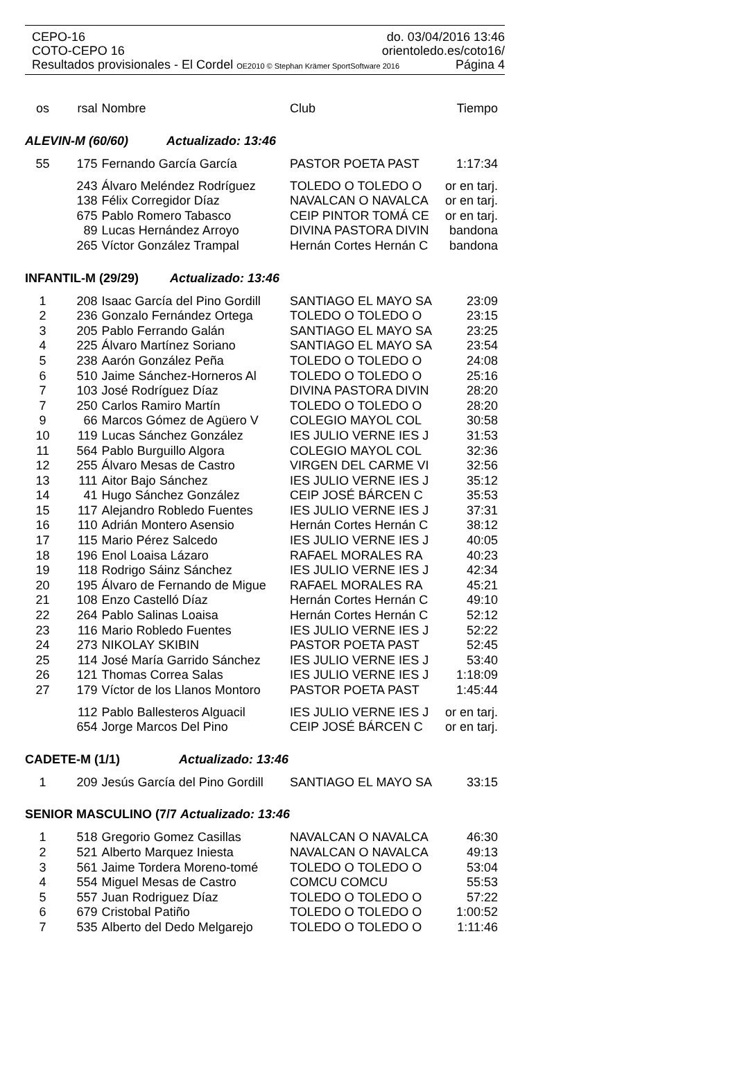CEPO-16 do. 03/04/2016 13:46
COTO-CEPO 16 orientoledo.es/coto16/
Resultados provisionales - El Cordel OE2010 © Stephan Krämer SportSoftware 2016 Página 4
| os | rsal | Nombre | Club | Tiempo |
| --- | --- | --- | --- | --- |
| ALEVIN-M (60/60) Actualizado: 13:46 | | | | |
| 55 | 175 | Fernando García García | PASTOR POETA PAST | 1:17:34 |
| | 243 | Álvaro Meléndez Rodríguez | TOLEDO O TOLEDO O | or en tarj. |
| | 138 | Félix Corregidor Díaz | NAVALCAN O NAVALCA | or en tarj. |
| | 675 | Pablo Romero Tabasco | CEIP PINTOR TOMÁ CE | or en tarj. |
| | 89 | Lucas Hernández Arroyo | DIVINA PASTORA DIVIN | bandona |
| | 265 | Víctor González Trampal | Hernán Cortes Hernán C | bandona |
| INFANTIL-M (29/29) Actualizado: 13:46 | | | | |
| 1 | 208 | Isaac García del Pino Gordill | SANTIAGO EL MAYO SA | 23:09 |
| 2 | 236 | Gonzalo Fernández Ortega | TOLEDO O TOLEDO O | 23:15 |
| 3 | 205 | Pablo Ferrando Galán | SANTIAGO EL MAYO SA | 23:25 |
| 4 | 225 | Álvaro Martínez Soriano | SANTIAGO EL MAYO SA | 23:54 |
| 5 | 238 | Aarón González Peña | TOLEDO O TOLEDO O | 24:08 |
| 6 | 510 | Jaime Sánchez-Horneros Al | TOLEDO O TOLEDO O | 25:16 |
| 7 | 103 | José Rodríguez Díaz | DIVINA PASTORA DIVIN | 28:20 |
| 7 | 250 | Carlos Ramiro Martín | TOLEDO O TOLEDO O | 28:20 |
| 9 | 66 | Marcos Gómez de Agüero V | COLEGIO MAYOL COL | 30:58 |
| 10 | 119 | Lucas Sánchez González | IES JULIO VERNE IES J | 31:53 |
| 11 | 564 | Pablo Burguillo Algora | COLEGIO MAYOL COL | 32:36 |
| 12 | 255 | Álvaro Mesas de Castro | VIRGEN DEL CARME VI | 32:56 |
| 13 | 111 | Aitor Bajo Sánchez | IES JULIO VERNE IES J | 35:12 |
| 14 | 41 | Hugo Sánchez González | CEIP JOSÉ BÁRCEN C | 35:53 |
| 15 | 117 | Alejandro Robledo Fuentes | IES JULIO VERNE IES J | 37:31 |
| 16 | 110 | Adrián Montero Asensio | Hernán Cortes Hernán C | 38:12 |
| 17 | 115 | Mario Pérez Salcedo | IES JULIO VERNE IES J | 40:05 |
| 18 | 196 | Enol Loaisa Lázaro | RAFAEL MORALES RA | 40:23 |
| 19 | 118 | Rodrigo Sáinz Sánchez | IES JULIO VERNE IES J | 42:34 |
| 20 | 195 | Álvaro de Fernando de Migue | RAFAEL MORALES RA | 45:21 |
| 21 | 108 | Enzo Castelló Díaz | Hernán Cortes Hernán C | 49:10 |
| 22 | 264 | Pablo Salinas Loaisa | Hernán Cortes Hernán C | 52:12 |
| 23 | 116 | Mario Robledo Fuentes | IES JULIO VERNE IES J | 52:22 |
| 24 | 273 | NIKOLAY SKIBIN | PASTOR POETA PAST | 52:45 |
| 25 | 114 | José María Garrido Sánchez | IES JULIO VERNE IES J | 53:40 |
| 26 | 121 | Thomas Correa Salas | IES JULIO VERNE IES J | 1:18:09 |
| 27 | 179 | Víctor de los Llanos Montoro | PASTOR POETA PAST | 1:45:44 |
| | 112 | Pablo Ballesteros Alguacil | IES JULIO VERNE IES J | or en tarj. |
| | 654 | Jorge Marcos Del Pino | CEIP JOSÉ BÁRCEN C | or en tarj. |
| CADETE-M (1/1) Actualizado: 13:46 | | | | |
| 1 | 209 | Jesús García del Pino Gordill | SANTIAGO EL MAYO SA | 33:15 |
| SENIOR MASCULINO (7/7 Actualizado: 13:46 | | | | |
| 1 | 518 | Gregorio Gomez Casillas | NAVALCAN O NAVALCA | 46:30 |
| 2 | 521 | Alberto Marquez Iniesta | NAVALCAN O NAVALCA | 49:13 |
| 3 | 561 | Jaime Tordera Moreno-tomé | TOLEDO O TOLEDO O | 53:04 |
| 4 | 554 | Miguel Mesas de Castro | COMCU COMCU | 55:53 |
| 5 | 557 | Juan Rodriguez Díaz | TOLEDO O TOLEDO O | 57:22 |
| 6 | 679 | Cristobal Patiño | TOLEDO O TOLEDO O | 1:00:52 |
| 7 | 535 | Alberto del Dedo Melgarejo | TOLEDO O TOLEDO O | 1:11:46 |